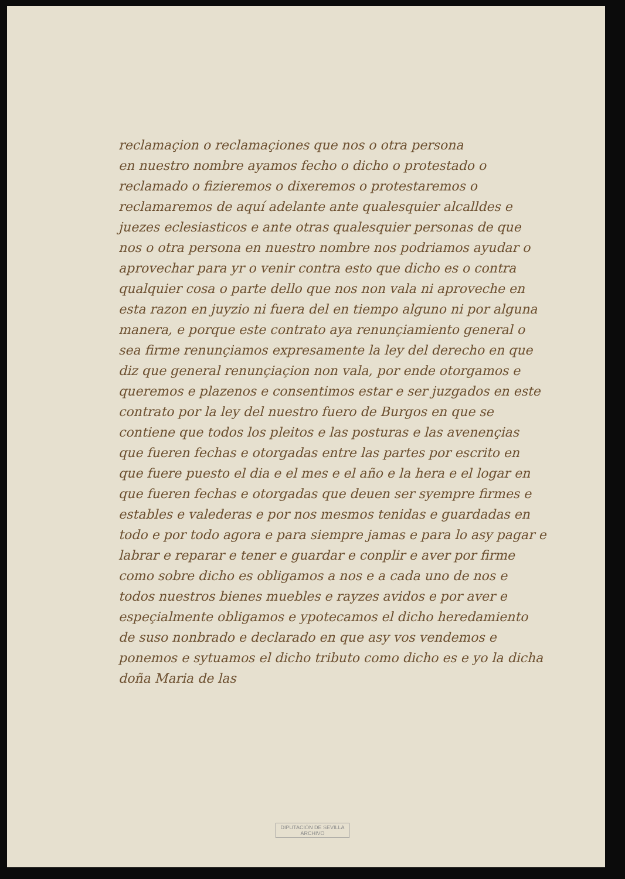reclamaçion o reclamaçiones que nos o otra persona
en nuestro nombre ayamos fecho o dicho o protestado o
reclamado o fizieremos o dixeremos o protestaremos o reclamaremos de aquí adelante ante qualesquier alcalldes e juezes eclesiasticos e ante otras qualesquier personas de que nos o otra persona en nuestro nombre nos podriamos ayudar o aprovechar para yr o venir contra esto que dicho es o contra qualquier cosa o parte dello que nos non vala ni aproveche en esta razon en juyzio ni fuera del en tiempo alguno ni por alguna manera, e porque este contrato aya renunçiamiento general o sea firme renunçiamos expresamente la ley del derecho en que diz que general renunçiaçion non vala, por ende otorgamos e queremos e plazenos e consentimos estar e ser juzgados en este contrato por la ley del nuestro fuero de Burgos en que se contiene que todos los pleitos e las posturas e las avenençias que fueren fechas e otorgadas entre las partes por escrito en que fuere puesto el dia e el mes e el año e la hera e el logar en que fueren fechas e otorgadas que deuen ser syempre firmes e estables e valederas e por nos mesmos tenidas e guardadas en todo e por todo agora e para siempre jamas e para lo asy pagar e labrar e reparar e tener e guardar e conplir e aver por firme como sobre dicho es obligamos a nos e a cada uno de nos e todos nuestros bienes muebles e rayzes avidos e por aver e espeçialmente obligamos e ypotecamos el dicho heredamiento de suso nonbrado e declarado en que asy vos vendemos e ponemos e sytuamos el dicho tributo como dicho es e yo la dicha doña Maria de las
DIPUTACIÓN DE SEVILLA
ARCHIVO